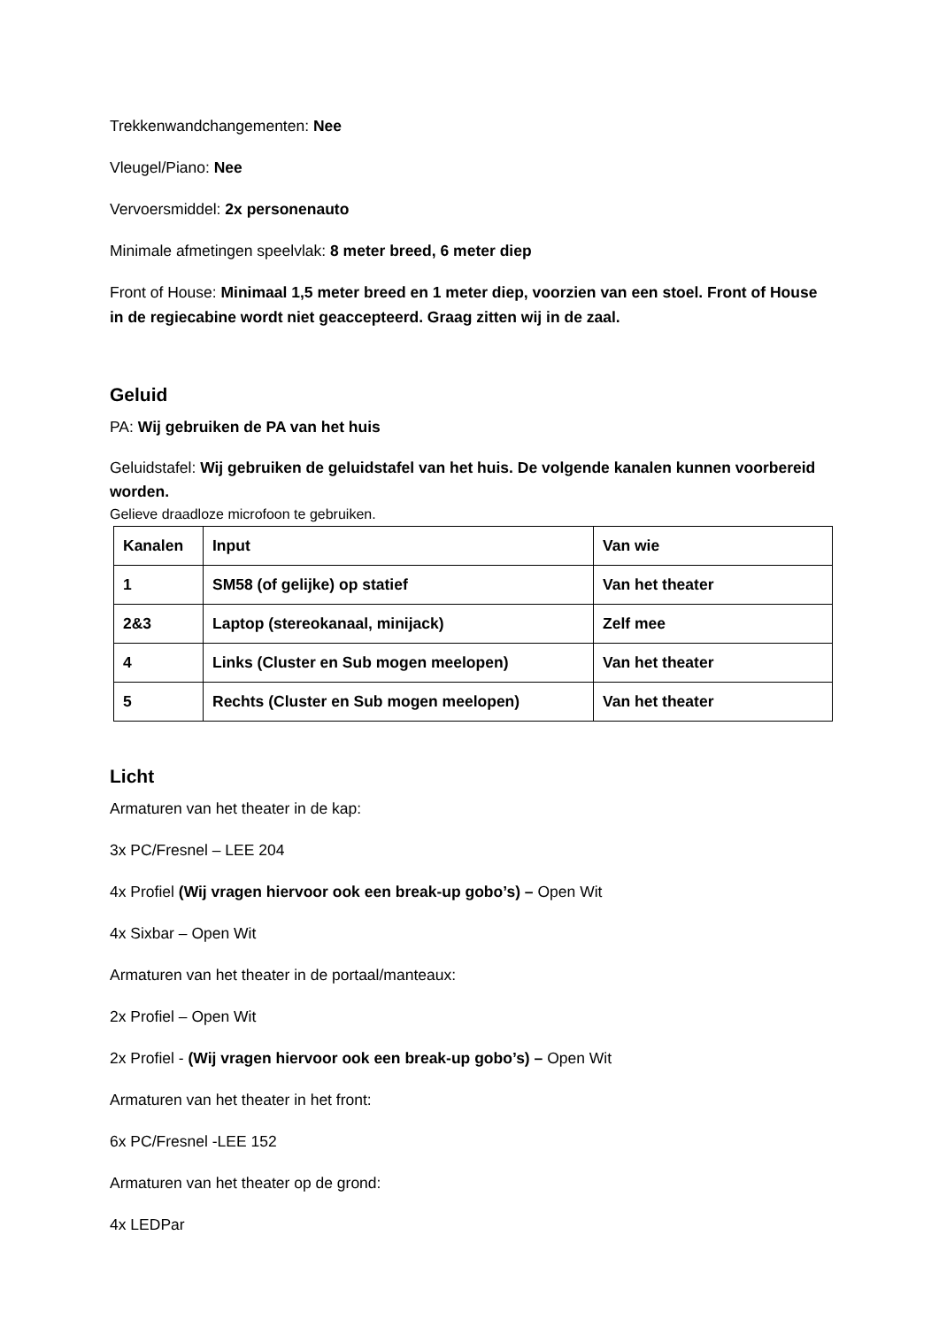Trekkenwandchangementen: Nee
Vleugel/Piano: Nee
Vervoersmiddel: 2x personenauto
Minimale afmetingen speelvlak: 8 meter breed, 6 meter diep
Front of House: Minimaal 1,5 meter breed en 1 meter diep, voorzien van een stoel. Front of House in de regiecabine wordt niet geaccepteerd. Graag zitten wij in de zaal.
Geluid
PA: Wij gebruiken de PA van het huis
Geluidstafel: Wij gebruiken de geluidstafel van het huis. De volgende kanalen kunnen voorbereid worden.
Gelieve draadloze microfoon te gebruiken.
| Kanalen | Input | Van wie |
| 1 | SM58 (of gelijke) op statief | Van het theater |
| 2&3 | Laptop (stereokanaal, minijack) | Zelf mee |
| 4 | Links (Cluster en Sub mogen meelopen) | Van het theater |
| 5 | Rechts (Cluster en Sub mogen meelopen) | Van het theater |
Licht
Armaturen van het theater in de kap:
3x PC/Fresnel – LEE 204
4x Profiel (Wij vragen hiervoor ook een break-up gobo’s) – Open Wit
4x Sixbar – Open Wit
Armaturen van het theater in de portaal/manteaux:
2x Profiel – Open Wit
2x Profiel - (Wij vragen hiervoor ook een break-up gobo’s) – Open Wit
Armaturen van het theater in het front:
6x PC/Fresnel -LEE 152
Armaturen van het theater op de grond:
4x LEDPar